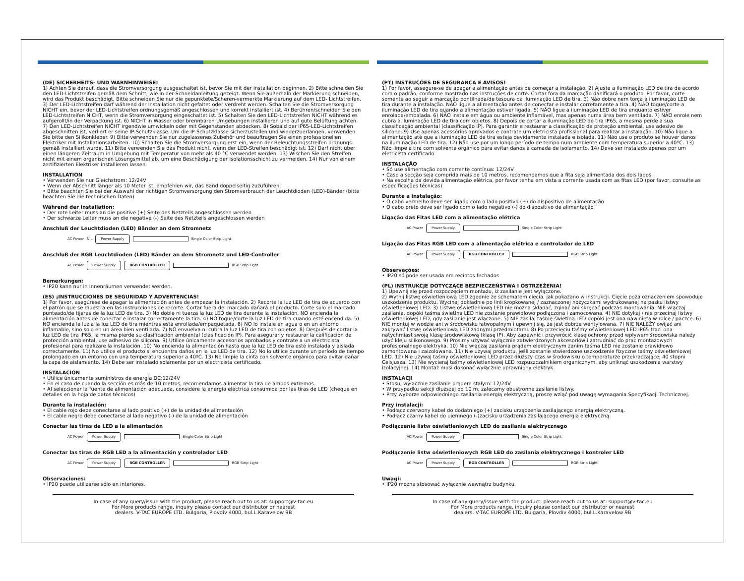(DE) SICHERHEITS- UND WARNHINWEISE!
1) Achten Sie darauf, dass die Stromversorgung ausgeschaltet ist, bevor Sie mit der Installation beginnen. 2) Bitte schneiden Sie den LED-Lichtstreifen gemäß dem Schnitt, wie in der Schneidanleitung gezeigt. Wenn Sie außerhalb der Markierung schneiden, wird das Produkt beschädigt. Bitte schneiden Sie nur die gepunktete/Scheren-vermerkte Markierung auf dem LED- Lichtstreifen. 3) Der LED-Lichtstreifen darf während der Installation nicht gefaltet oder verdreht werden. Schalten Sie die Stromversorgung NICHT ein, bevor der LED-Lichtstreifen ordnungsgemäß angeschlossen und korrekt installiert ist. 4) Berühren/schneiden Sie den LED-Lichtstreifen NICHT, wenn die Stromversorgung eingeschaltet ist. 5) Schalten Sie den LED-Lichtstreifen NICHT während es aufgerollt/in der Verpackung ist. 6) NICHT in Wasser oder brennbaren Umgebungen installieren und auf gute Belüftung achten. 7) Den LED-Lichtstreifen NICHT irgendwie umwickeln oder mit Gegenständen abdecken. 8) Sobald der IP65-LED-Lichtstreifen abgeschnitten ist, verliert er seine IP-Schutzklasse. Um die IP-Schutzklasse sicherzustellen und wiederzuerlangen, verwenden Sie bitte den Silikonkleber. 9) Bitte verwenden Sie nur zugelassenes Zubehör und beauftragen Sie einen professionellen Elektriker mit Installationsarbeiten. 10) Schalten Sie die Stromversorgung erst ein, wenn der Beleuchtungsstreifen ordnungs-gemäß installiert wurde. 11) Bitte verwenden Sie das Produkt nicht, wenn der LED-Streifen beschädigt ist. 12) Darf nicht über einen längeren Zeitraum in Umgebung mit Temperatur von mehr als 40 °C verwendet werden. 13) Wischen Sie den Streifen nicht mit einem organischen Lösungsmittel ab, um eine Beschädigung der Isolationsschicht zu vermeiden. 14) Nur von einem zertifizierten Elektriker installieren lassen.
INSTALLATION
• Verwenden Sie nur Gleichstrom: 12/24V
• Wenn der Abschnitt länger als 10 Meter ist, empfehlen wir, das Band doppelseitig zuzuführen.
• Bitte beachten Sie bei der Auswahl der richtigen Stromversorgung den Stromverbrauch der Leuchtdioden (LED)-Bänder (bitte beachten Sie die technischen Daten)
Während der Installation:
• Der rote Leiter muss an die positive (+) Seite des Netzteils angeschlossen werden
• Der schwarze Leiter muss an die negative (-) Seite des Netzteils angeschlossen werden
Anschluß der Leuchtdioden (LED) Bänder an dem Stromnetz
AC Power N L
Power Supply
Single Color Strip Light
Anschluß der RGB Leuchtdioden (LED) Bänder an dem Stromnetz und LED-Controller
AC Power
Power Supply RGB CONTROLLER
RGB Strip Light
Bemerkungen:
• IP20 kann nur in Innenräumen verwendet werden.
(ES) ¡INSTRUCCIONES DE SEGURIDAD Y ADVERTENCIAS!
1) Por favor, asegúrese de apagar la alimentación antes de empezar la instalación. 2) Recorte la luz LED de tira de acuerdo con el patrón que se muestra en las instrucciones de recorte. Cortar fuera del marcado dañará el producto. Corte solo el marcado punteado/de tijeras de la luz LED de tira. 3) No doble ni tuerza la luz LED de tira durante la instalación. NO encienda la alimentación antes de conectar e instalar correctamente la tira. 4) NO toque/corte la luz LED de tira cuando esté encendida. 5) NO encienda la luz a la luz LED de tira mientras está enrollada/empaquetada. 6) NO lo instale en agua o en un entorno inflamable, sino solo en un área bien ventilada. 7) NO envuelva ni cubra la luz LED de tira con objetos. 8) Después de cortar la luz LED de tira IP65, la misma pierde su clasificación ambiental (clasificación IP). Para asegurar y restaurar la calificación de protección ambiental, use adhesivo de silicona. 9) Utilice únicamente accesorios aprobados y contrate a un electricista profesional para realizare la instalación. 10) No encienda la alimentación hasta que la luz LED de tira esté instalada y aislada correctamente. 11) No utilice el producto si encuentra daños en la luz LED de tira. 12) No lo utilice durante un período de tiempo prolongado en un entorno con una temperatura superior a 40ºC. 13) No limpie la cinta con solvente orgánico para evitar dañar la capa de aislamiento. 14) Debe ser instalado solamente por un electricista certificado.
INSTALACIÓN
• Utilice únicamente suministros de energía DC:12/24V
• En el caso de cuando la sección es más de 10 metros, recomendamos alimentar la tira de ambos extremos.
• Al seleccionar la fuente de alimentación adecuada, considere la energía eléctrica consumida por las tiras de LED (cheque en detalles en la hoja de datos técnicos)
Durante la instalación:
• El cable rojo debe conectarse al lado positivo (+) de la unidad de alimentación
• El cable negro debe conectarse al lado negativo (-) de la unidad de alimentación
Conectar las tiras de LED a la alimentación
AC Power
Power Supply
Single Color Strip Light
Conectar las tiras de RGB LED a la alimentación y controlador LED
AC Power
Power Supply RGB CONTROLLER
RGB Strip Light
Observaciones:
• IP20 puede utilizarse sólo en interiores.
In case of any query/issue with the product, please reach out to us at: support@v-tac.eu
For More products range, inquiry please contact our distributor or nearest
dealers. V-TAC EUROPE LTD. Bulgaria, Plovdiv 4000, bul.L.Karavelow 9B
(PT) INSTRUÇÕES DE SEGURANÇA E AVISOS!
1) Por favor, assegure-se de apagar a alimentação antes de começar a instalação. 2) Ajuste a iluminação LED de tira de acordo com o padrão, conforme mostrado nas instruções de corte. Cortar fora da marcação danificará o produto. Por favor, corte somente ao seguir a marcação pontilhada/de tesoura da iluminação LED de tira. 3) Não dobre nem torça a iluminação LED de tira durante a instalação. NÃO ligue a alimentação antes de conectar e instalar corretamente a tira. 4) NÃO toque/corte a iluminação LED de tira quando a alimentação estiver ligada. 5) NÃO ligue a iluminação LED de tira enquanto estiver enrolada/embalada. 6) NÃO instale em água ou ambiente inflamável, mas apenas numa área bem ventilada. 7) NÃO enrole nem cubra a iluminação LED de tira com objetos. 8) Depois de cortar a iluminação LED de tira IP65, a mesma perde a sua classificação ambiental (classificação IP). Para garantir e restaurar a classificação de proteção ambiental, use adesivo de silicone. 9) Use apenas acessórios aprovados e contrate um eletricista profissional para realizar a instalação. 10) Não ligue a alimentação até que a iluminação LED de tira esteja devidamente instalada e isolada. 11) Não use o produto se houver danos na iluminação LED de tira. 12) Não use por um longo período de tempo num ambiente com temperatura superior a 40ºC. 13) Não limpe a tira com solvente orgânico para evitar danos à camada de isolamento. 14) Deve ser instalado apenas por um eletricista certificado
INSTALAÇÃO
• Só use alimentação com corrente contínua: 12/24V
• Caso a secção seja comprida mais de 10 metros, recomendamos que a fita seja alimentada dos dois lados.
• Na escolha da devida alimentação elétrica, por favor tenha em vista a corrente usada com as fitas LED (por favor, consulte as especificações técnicas)
Durante a instalação:
• O cabo vermelho deve ser ligado com o lado positivo (+) do dispositivo de alimentação
• O cabo preto deve ser ligado com o lado negativo (-) do dispositivo de alimentação
Ligação das Fitas LED com a alimentação elétrica
AC Power
Power Supply
Single Color Strip Light
Ligação das Fitas RGB LED com a alimentação elétrica e controlador de LED
AC Power
Power Supply RGB CONTROLLER
RGB Strip Light
Observações:
• IP20 só pode ser usada em recintos fechados
(PL) INSTRUKCJE DOTYCZĄCE BEZPIECZEŃSTWA I OSTRZEŻENIA!
1) Upewnij się przed rozpoczęciem montażu, iż zasilanie jest wyłączone.
2) Wytnij listwę oświetleniową LED zgodnie ze schematem cięcia, jak pokazano w instrukcji. Cięcie poza oznaczeniem spowoduje uszkodzenie produktu. Wycinaj dokładnie po linii kropkowanej / zaznaczonej nożyczkami wydrukowanej na pasku listwy oświetleniowej LED. 3) Listwę oświetleniową LED nie można składać, zginać ani skręcać podczas montowania. NIE włączaj zasilania, dopóki taśma świetlna LED nie zostanie prawidłowo podłączona i zamocowana. 4) NIE dotykaj / nie przecinaj listwy oświetleniowej LED, gdy zasilanie jest włączone. 5) NIE zasilaj taśmę świetlną LED dopóki jest ona nawinięta w rolce / paczce. 6) NIE montuj w wodzie ani w środowisku łatwopalnym i upewnij się, że jest dobrze wentylowana. 7) NIE NALEŻY owijać ani zakrywać listwę oświetleniową LED żadnymi przedmiotami. 8) Po przecięciu taśmy oświetleniowej LED IP65 traci ona natychmiast swoją klasę środowiskową (klasę IP). Aby zapewnić i przywrócić klasę ochrony przed wpływem środowiska należy użyć kleju silikonowego. 9) Prosimy używać wyłącznie zatwierdzonych akcesoriów i zatrudniać do prac montażowych profesjonalnego elektryka. 10) Nie włączaj zasilania prądem elektrycznym zanim taśma LED nie zostanie prawidłowo zamontowana i zaizolowana. 11) Nie używaj produktu, jeśli zostanie stwierdzone uszkodzenie fizyczne taśmy oświetleniowej LED. 12) Nie używaj taśmy oświetleniowej LED przez dłuższy czas w środowisku o temperaturze przekraczającej 40 stopni Celsjusza. 13) Nie wycieraj taśmy oświetleniowej LED rozpuszczalnikiem organicznym, aby uniknąć uszkodzenia warstwy izolacyjnej. 14) Montaż musi dokonać wyłącznie uprawniony elektryk.
INSTALACJI
• Stosuj wyłącznie zasilanie prądem stałym: 12/24V
• W przypadku sekcji dłuższej od 10 m, zalecamy obustronne zasilanie listwy.
• Przy wyborze odpowiedniego zasilania energią elektryczną, proszę wziąć pod uwagę wymagania Specyfikacji Technicznej.
Przy instalacji:
• Podłącz czerwony kabel do dodatniego (+) zacisku urządzenia zasilającego energią elektryczną.
• Podłącz czarny kabel do ujemnego (-)zacisku urządzenia zasilającego energią elektryczną.
Podłączenie listw oświetleniowych LED do zasilania elektrycznego
AC Power
Power Supply
Single Color Strip Light
Podłączenie listw oświetleniowych RGB LED do zasilania elektrycznego i kontroler LED
AC Power
Power Supply RGB CONTROLLER
RGB Strip Light
Uwagi:
• IP20 można stosować wyłącznie wewnątrz budynku.
In case of any query/issue with the product, please reach out to us at: support@v-tac.eu
For More products range, inquiry please contact our distributor or nearest
dealers. V-TAC EUROPE LTD. Bulgaria, Plovdiv 4000, bul.L.Karavelow 9B